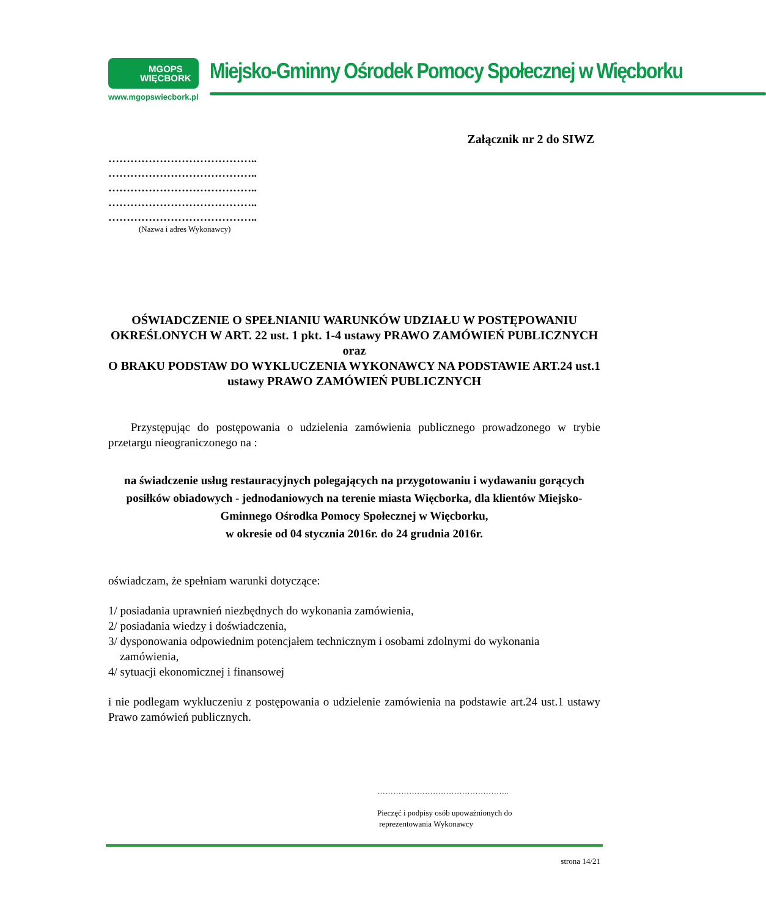MGOPS
WIĘCBORK
www.mgopswiecbork.pl
Miejsko-Gminny Ośrodek Pomocy Społecznej w Więcborku
Załącznik nr 2 do SIWZ
…………………………………..
…………………………………..
…………………………………..
…………………………………..
…………………………………..
(Nazwa i adres Wykonawcy)
OŚWIADCZENIE O SPEŁNIANIU WARUNKÓW UDZIAŁU W POSTĘPOWANIU OKREŚLONYCH W ART. 22 ust. 1 pkt. 1-4 ustawy PRAWO ZAMÓWIEŃ PUBLICZNYCH
oraz
O BRAKU PODSTAW DO WYKLUCZENIA WYKONAWCY NA PODSTAWIE ART.24 ust.1 ustawy PRAWO ZAMÓWIEŃ PUBLICZNYCH
Przystępując do postępowania o udzielenia zamówienia publicznego prowadzonego w trybie przetargu nieograniczonego na :
na świadczenie usług restauracyjnych polegających na przygotowaniu i wydawaniu gorących posiłków obiadowych - jednodaniowych na terenie miasta Więcborka, dla klientów Miejsko-Gminnego Ośrodka Pomocy Społecznej w Więcborku,
w okresie od 04 stycznia 2016r. do 24 grudnia 2016r.
oświadczam, że spełniam warunki dotyczące:
1/ posiadania uprawnień niezbędnych do wykonania zamówienia,
2/ posiadania wiedzy i doświadczenia,
3/ dysponowania odpowiednim potencjałem technicznym i osobami zdolnymi do wykonania
zamówienia,
4/ sytuacji ekonomicznej i finansowej
i nie podlegam wykluczeniu z postępowania o udzielenie zamówienia na podstawie art.24 ust.1 ustawy Prawo zamówień publicznych.
…………………………………………..
Pieczęć i podpisy osób upoważnionych do
reprezentowania Wykonawcy
strona 14/21